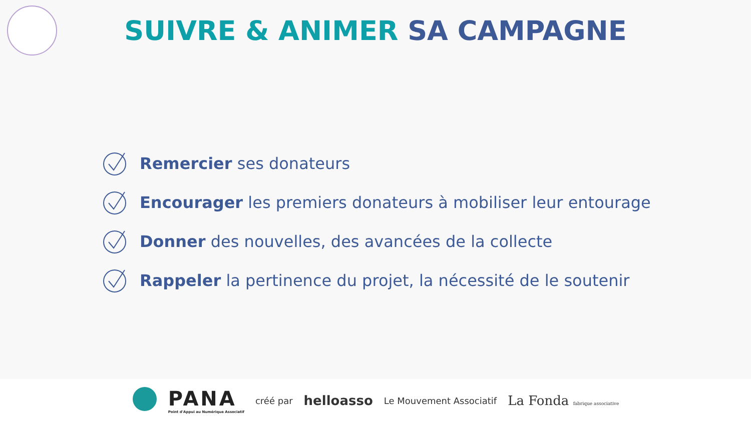SUIVRE & ANIMER SA CAMPAGNE
Remercier ses donateurs
Encourager les premiers donateurs à mobiliser leur entourage
Donner des nouvelles, des avancées de la collecte
Rappeler la pertinence du projet, la nécessité de le soutenir
PANA
Point d'Appui au Numérique Associatif
créé par helloasso Le Mouvement Associatif La Fonda fabrique associative